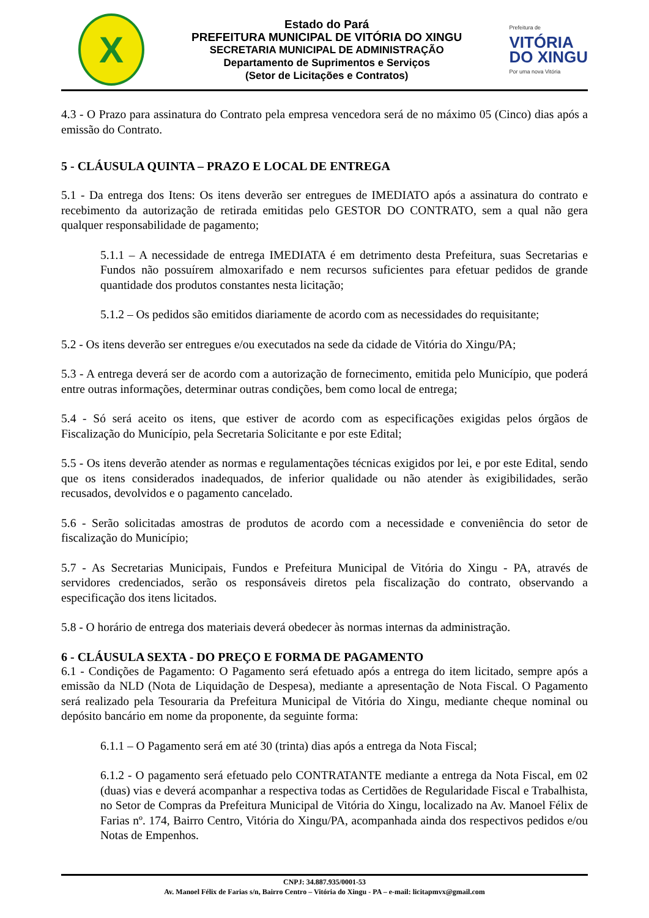X
Estado do Pará
PREFEITURA MUNICIPAL DE VITÓRIA DO XINGU
SECRETARIA MUNICIPAL DE ADMINISTRAÇÃO
Departamento de Suprimentos e Serviços
(Setor de Licitações e Contratos)
Prefeitura de
VITÓRIA
DO XINGU
Por uma nova Vitória
4.3 - O Prazo para assinatura do Contrato pela empresa vencedora será de no máximo 05 (Cinco) dias após a emissão do Contrato.
5 - CLÁUSULA QUINTA – PRAZO E LOCAL DE ENTREGA
5.1 - Da entrega dos Itens: Os itens deverão ser entregues de IMEDIATO após a assinatura do contrato e recebimento da autorização de retirada emitidas pelo GESTOR DO CONTRATO, sem a qual não gera qualquer responsabilidade de pagamento;
5.1.1 – A necessidade de entrega IMEDIATA é em detrimento desta Prefeitura, suas Secretarias e Fundos não possuírem almoxarifado e nem recursos suficientes para efetuar pedidos de grande quantidade dos produtos constantes nesta licitação;
5.1.2 – Os pedidos são emitidos diariamente de acordo com as necessidades do requisitante;
5.2 - Os itens deverão ser entregues e/ou executados na sede da cidade de Vitória do Xingu/PA;
5.3 - A entrega deverá ser de acordo com a autorização de fornecimento, emitida pelo Município, que poderá entre outras informações, determinar outras condições, bem como local de entrega;
5.4 - Só será aceito os itens, que estiver de acordo com as especificações exigidas pelos órgãos de Fiscalização do Município, pela Secretaria Solicitante e por este Edital;
5.5 - Os itens deverão atender as normas e regulamentações técnicas exigidos por lei, e por este Edital, sendo que os itens considerados inadequados, de inferior qualidade ou não atender às exigibilidades, serão recusados, devolvidos e o pagamento cancelado.
5.6 - Serão solicitadas amostras de produtos de acordo com a necessidade e conveniência do setor de fiscalização do Município;
5.7 - As Secretarias Municipais, Fundos e Prefeitura Municipal de Vitória do Xingu - PA, através de servidores credenciados, serão os responsáveis diretos pela fiscalização do contrato, observando a especificação dos itens licitados.
5.8 - O horário de entrega dos materiais deverá obedecer às normas internas da administração.
6 - CLÁUSULA SEXTA - DO PREÇO E FORMA DE PAGAMENTO
6.1 - Condições de Pagamento: O Pagamento será efetuado após a entrega do item licitado, sempre após a emissão da NLD (Nota de Liquidação de Despesa), mediante a apresentação de Nota Fiscal. O Pagamento será realizado pela Tesouraria da Prefeitura Municipal de Vitória do Xingu, mediante cheque nominal ou depósito bancário em nome da proponente, da seguinte forma:
6.1.1 – O Pagamento será em até 30 (trinta) dias após a entrega da Nota Fiscal;
6.1.2 - O pagamento será efetuado pelo CONTRATANTE mediante a entrega da Nota Fiscal, em 02 (duas) vias e deverá acompanhar a respectiva todas as Certidões de Regularidade Fiscal e Trabalhista, no Setor de Compras da Prefeitura Municipal de Vitória do Xingu, localizado na Av. Manoel Félix de Farias nº. 174, Bairro Centro, Vitória do Xingu/PA, acompanhada ainda dos respectivos pedidos e/ou Notas de Empenhos.
CNPJ: 34.887.935/0001-53
Av. Manoel Félix de Farias s/n, Bairro Centro – Vitória do Xingu - PA – e-mail: licitapmvx@gmail.com